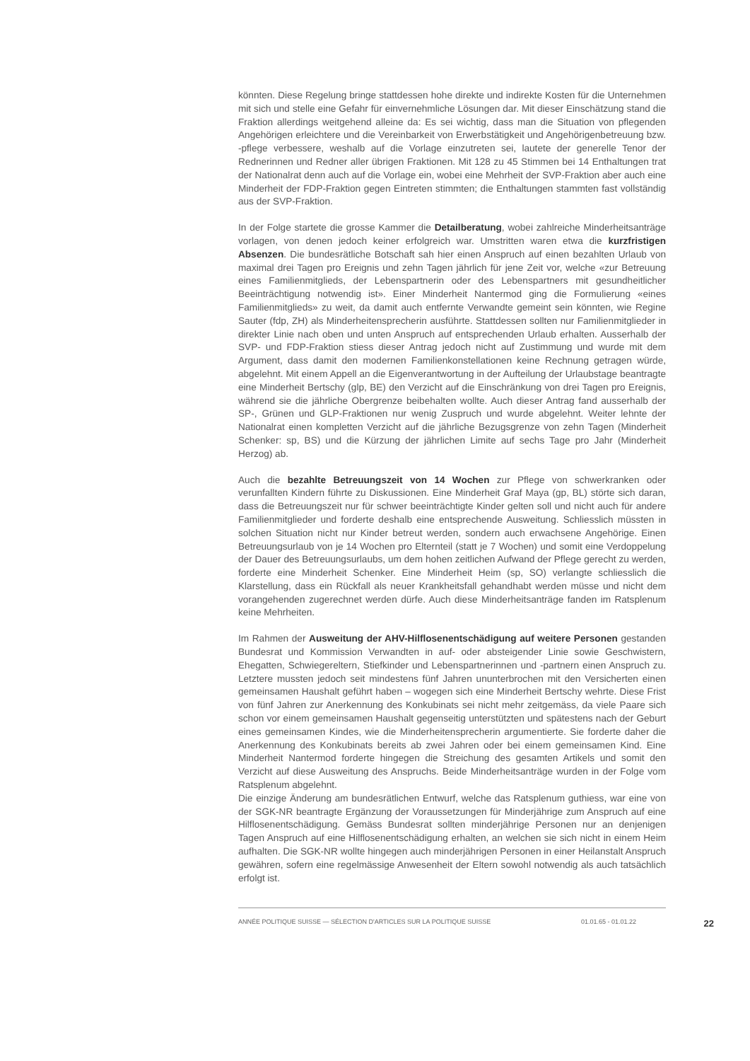könnten. Diese Regelung bringe stattdessen hohe direkte und indirekte Kosten für die Unternehmen mit sich und stelle eine Gefahr für einvernehmliche Lösungen dar. Mit dieser Einschätzung stand die Fraktion allerdings weitgehend alleine da: Es sei wichtig, dass man die Situation von pflegenden Angehörigen erleichtere und die Vereinbarkeit von Erwerbstätigkeit und Angehörigenbetreuung bzw. -pflege verbessere, weshalb auf die Vorlage einzutreten sei, lautete der generelle Tenor der Rednerinnen und Redner aller übrigen Fraktionen. Mit 128 zu 45 Stimmen bei 14 Enthaltungen trat der Nationalrat denn auch auf die Vorlage ein, wobei eine Mehrheit der SVP-Fraktion aber auch eine Minderheit der FDP-Fraktion gegen Eintreten stimmten; die Enthaltungen stammten fast vollständig aus der SVP-Fraktion.
In der Folge startete die grosse Kammer die Detailberatung, wobei zahlreiche Minderheitsanträge vorlagen, von denen jedoch keiner erfolgreich war. Umstritten waren etwa die kurzfristigen Absenzen. Die bundesrätliche Botschaft sah hier einen Anspruch auf einen bezahlten Urlaub von maximal drei Tagen pro Ereignis und zehn Tagen jährlich für jene Zeit vor, welche «zur Betreuung eines Familienmitglieds, der Lebenspartnerin oder des Lebenspartners mit gesundheitlicher Beeinträchtigung notwendig ist». Einer Minderheit Nantermod ging die Formulierung «eines Familienmitglieds» zu weit, da damit auch entfernte Verwandte gemeint sein könnten, wie Regine Sauter (fdp, ZH) als Minderheitensprecherin ausführte. Stattdessen sollten nur Familienmitglieder in direkter Linie nach oben und unten Anspruch auf entsprechenden Urlaub erhalten. Ausserhalb der SVP- und FDP-Fraktion stiess dieser Antrag jedoch nicht auf Zustimmung und wurde mit dem Argument, dass damit den modernen Familienkonstellationen keine Rechnung getragen würde, abgelehnt. Mit einem Appell an die Eigenverantwortung in der Aufteilung der Urlaubstage beantragte eine Minderheit Bertschy (glp, BE) den Verzicht auf die Einschränkung von drei Tagen pro Ereignis, während sie die jährliche Obergrenze beibehalten wollte. Auch dieser Antrag fand ausserhalb der SP-, Grünen und GLP-Fraktionen nur wenig Zuspruch und wurde abgelehnt. Weiter lehnte der Nationalrat einen kompletten Verzicht auf die jährliche Bezugsgrenze von zehn Tagen (Minderheit Schenker: sp, BS) und die Kürzung der jährlichen Limite auf sechs Tage pro Jahr (Minderheit Herzog) ab.
Auch die bezahlte Betreuungszeit von 14 Wochen zur Pflege von schwerkranken oder verunfallten Kindern führte zu Diskussionen. Eine Minderheit Graf Maya (gp, BL) störte sich daran, dass die Betreuungszeit nur für schwer beeinträchtigte Kinder gelten soll und nicht auch für andere Familienmitglieder und forderte deshalb eine entsprechende Ausweitung. Schliesslich müssten in solchen Situation nicht nur Kinder betreut werden, sondern auch erwachsene Angehörige. Einen Betreuungsurlaub von je 14 Wochen pro Elternteil (statt je 7 Wochen) und somit eine Verdoppelung der Dauer des Betreuungsurlaubs, um dem hohen zeitlichen Aufwand der Pflege gerecht zu werden, forderte eine Minderheit Schenker. Eine Minderheit Heim (sp, SO) verlangte schliesslich die Klarstellung, dass ein Rückfall als neuer Krankheitsfall gehandhabt werden müsse und nicht dem vorangehenden zugerechnet werden dürfe. Auch diese Minderheitsanträge fanden im Ratsplenum keine Mehrheiten.
Im Rahmen der Ausweitung der AHV-Hilflosenentschädigung auf weitere Personen gestanden Bundesrat und Kommission Verwandten in auf- oder absteigender Linie sowie Geschwistern, Ehegatten, Schwiegereltern, Stiefkinder und Lebenspartnerinnen und -partnern einen Anspruch zu. Letztere mussten jedoch seit mindestens fünf Jahren ununterbrochen mit den Versicherten einen gemeinsamen Haushalt geführt haben – wogegen sich eine Minderheit Bertschy wehrte. Diese Frist von fünf Jahren zur Anerkennung des Konkubinats sei nicht mehr zeitgemäss, da viele Paare sich schon vor einem gemeinsamen Haushalt gegenseitig unterstützten und spätestens nach der Geburt eines gemeinsamen Kindes, wie die Minderheitensprecherin argumentierte. Sie forderte daher die Anerkennung des Konkubinats bereits ab zwei Jahren oder bei einem gemeinsamen Kind. Eine Minderheit Nantermod forderte hingegen die Streichung des gesamten Artikels und somit den Verzicht auf diese Ausweitung des Anspruchs. Beide Minderheitsanträge wurden in der Folge vom Ratsplenum abgelehnt.
Die einzige Änderung am bundesrätlichen Entwurf, welche das Ratsplenum guthiess, war eine von der SGK-NR beantragte Ergänzung der Voraussetzungen für Minderjährige zum Anspruch auf eine Hilflosenentschädigung. Gemäss Bundesrat sollten minderjährige Personen nur an denjenigen Tagen Anspruch auf eine Hilflosenentschädigung erhalten, an welchen sie sich nicht in einem Heim aufhalten. Die SGK-NR wollte hingegen auch minderjährigen Personen in einer Heilanstalt Anspruch gewähren, sofern eine regelmässige Anwesenheit der Eltern sowohl notwendig als auch tatsächlich erfolgt ist.
ANNÉE POLITIQUE SUISSE — SÉLECTION D'ARTICLES SUR LA POLITIQUE SUISSE 01.01.65 - 01.01.22 22